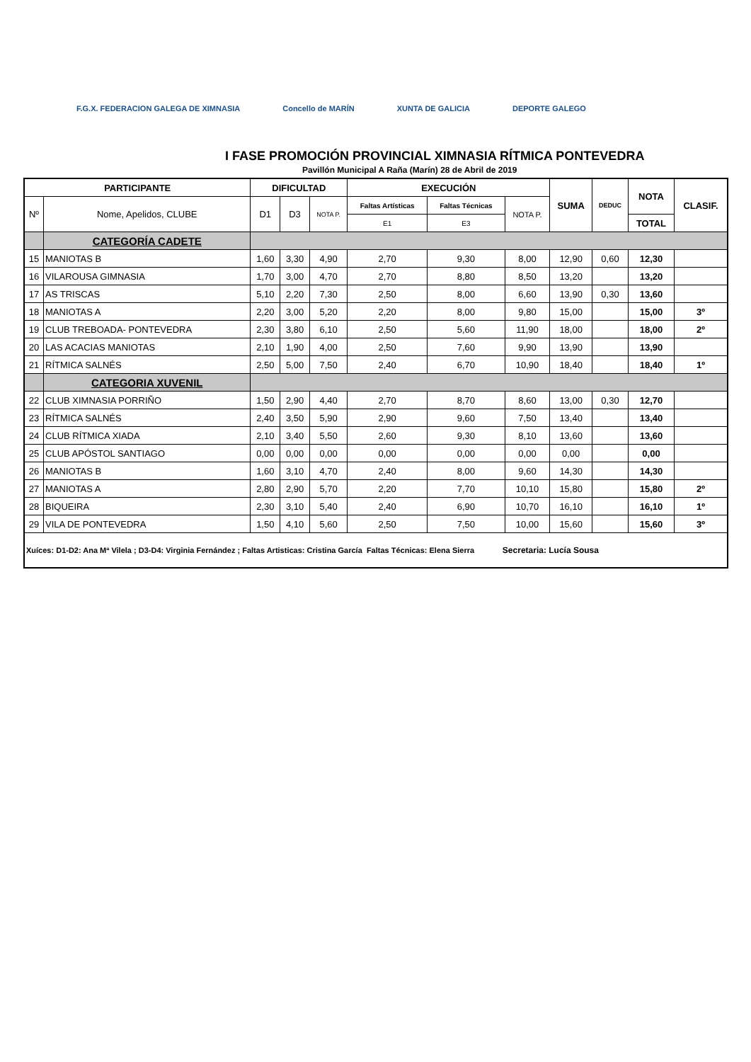F.G.X. FEDERACION GALEGA DE XIMNASIA
Concello de MARÍN XUNTA DE GALICIA DEPORTE GALEGO
I FASE PROMOCIÓN PROVINCIAL XIMNASIA RÍTMICA PONTEVEDRA
Pavillón Municipal A Raña (Marín) 28 de Abril de 2019
| PARTICIPANTE | | DIFICULTAD | | | EXECUCIÓN | | | SUMA | DEDUC | NOTA | CLASIF. |
| --- | --- | --- | --- | --- | --- | --- | --- | --- | --- | --- | --- |
| Nº | Nome, Apelidos, CLUBE | D1 | D3 | NOTA P. | Faltas Artísticas | Faltas Técnicas | NOTA P. | | | | |
| | | | | | E1 | E3 | | | | TOTAL | |
| | CATEGORÍA CADETE | | | | | | | | | | |
| 15 | MANIOTAS B | 1,60 | 3,30 | 4,90 | 2,70 | 9,30 | 8,00 | 12,90 | 0,60 | 12,30 | |
| 16 | VILAROUSA GIMNASIA | 1,70 | 3,00 | 4,70 | 2,70 | 8,80 | 8,50 | 13,20 | | 13,20 | |
| 17 | AS TRISCAS | 5,10 | 2,20 | 7,30 | 2,50 | 8,00 | 6,60 | 13,90 | 0,30 | 13,60 | |
| 18 | MANIOTAS A | 2,20 | 3,00 | 5,20 | 2,20 | 8,00 | 9,80 | 15,00 | | 15,00 | 3º |
| 19 | CLUB TREBOADA- PONTEVEDRA | 2,30 | 3,80 | 6,10 | 2,50 | 5,60 | 11,90 | 18,00 | | 18,00 | 2º |
| 20 | LAS ACACIAS MANIOTAS | 2,10 | 1,90 | 4,00 | 2,50 | 7,60 | 9,90 | 13,90 | | 13,90 | |
| 21 | RÍTMICA SALNÉS | 2,50 | 5,00 | 7,50 | 2,40 | 6,70 | 10,90 | 18,40 | | 18,40 | 1º |
| | CATEGORIA XUVENIL | | | | | | | | | | |
| 22 | CLUB XIMNASIA PORRIÑO | 1,50 | 2,90 | 4,40 | 2,70 | 8,70 | 8,60 | 13,00 | 0,30 | 12,70 | |
| 23 | RÍTMICA SALNÉS | 2,40 | 3,50 | 5,90 | 2,90 | 9,60 | 7,50 | 13,40 | | 13,40 | |
| 24 | CLUB RÍTMICA XIADA | 2,10 | 3,40 | 5,50 | 2,60 | 9,30 | 8,10 | 13,60 | | 13,60 | |
| 25 | CLUB APÓSTOL SANTIAGO | 0,00 | 0,00 | 0,00 | 0,00 | 0,00 | 0,00 | 0,00 | | 0,00 | |
| 26 | MANIOTAS B | 1,60 | 3,10 | 4,70 | 2,40 | 8,00 | 9,60 | 14,30 | | 14,30 | |
| 27 | MANIOTAS A | 2,80 | 2,90 | 5,70 | 2,20 | 7,70 | 10,10 | 15,80 | | 15,80 | 2º |
| 28 | BIQUEIRA | 2,30 | 3,10 | 5,40 | 2,40 | 6,90 | 10,70 | 16,10 | | 16,10 | 1º |
| 29 | VILA DE PONTEVEDRA | 1,50 | 4,10 | 5,60 | 2,50 | 7,50 | 10,00 | 15,60 | | 15,60 | 3º |
| Xuíces: D1-D2: Ana Mª Vilela ; D3-D4: Virginia Fernández ; Faltas Artisticas: Cristina García Faltas Técnicas: Elena Sierra Secretaria: Lucía Sousa | | | | | | | | | | | |